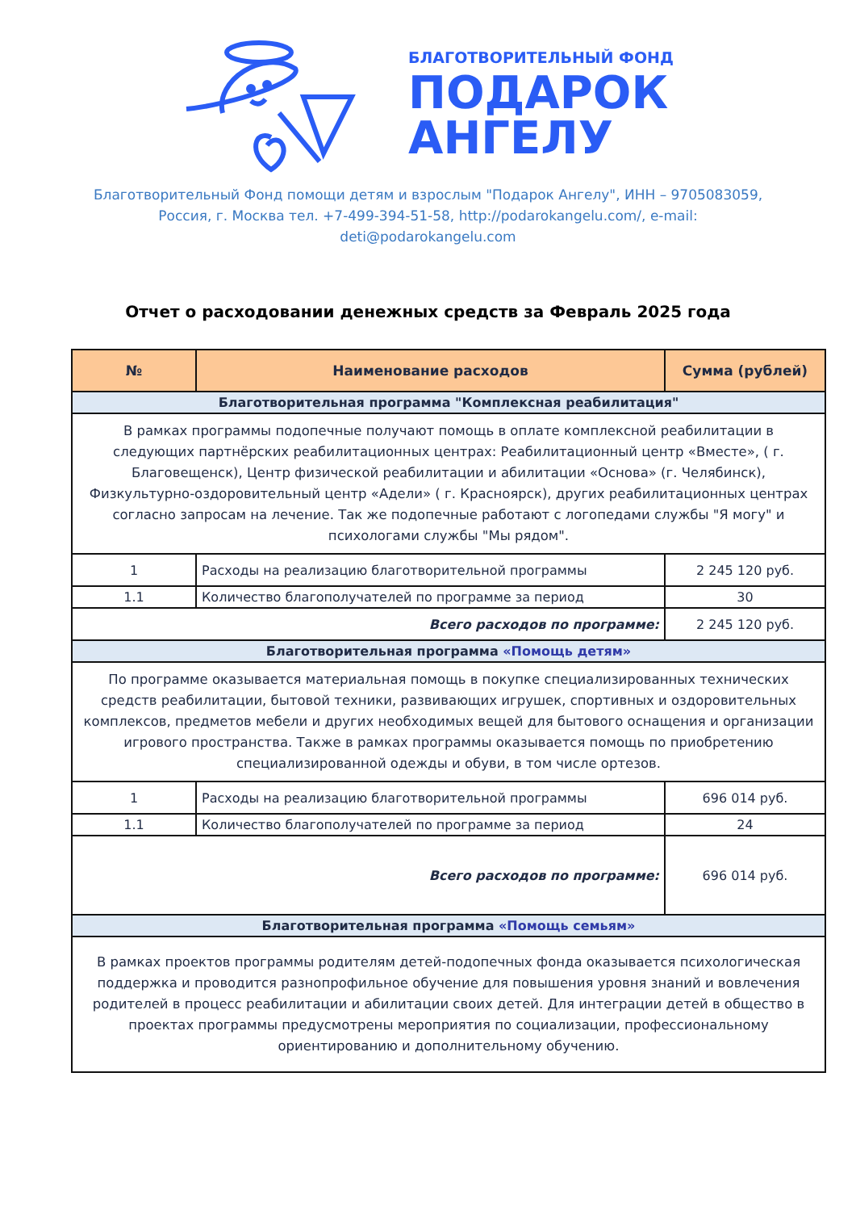БЛАГОТВОРИТЕЛЬНЫЙ ФОНД
ПОДАРОК
АНГЕЛУ
Благотворительный Фонд помощи детям и взрослым "Подарок Ангелу", ИНН – 9705083059,
Россия, г. Москва тел. +7-499-394-51-58, http://podarokangelu.com/, e-mail:
deti@podarokangelu.com
Отчет о расходовании денежных средств за Февраль 2025 года
| № | Наименование расходов | Сумма (рублей) |
| --- | --- | --- |
| Благотворительная программа "Комплексная реабилитация" | | |
| В рамках программы подопечные получают помощь в оплате комплексной реабилитации в следующих партнёрских реабилитационных центрах: Реабилитационный центр «Вместе», ( г. Благовещенск), Центр физической реабилитации и абилитации «Основа» (г. Челябинск), Физкультурно-оздоровительный центр «Адели» ( г. Красноярск), других реабилитационных центрах согласно запросам на лечение. Так же подопечные работают с логопедами службы "Я могу" и психологами службы "Мы рядом". | | |
| 1 | Расходы на реализацию благотворительной программы | 2 245 120 руб. |
| 1.1 | Количество благополучателей по программе за период | 30 |
| Всего расходов по программе: | | 2 245 120 руб. |
| Благотворительная программа «Помощь детям» | | |
| По программе оказывается материальная помощь в покупке специализированных технических средств реабилитации, бытовой техники, развивающих игрушек, спортивных и оздоровительных комплексов, предметов мебели и других необходимых вещей для бытового оснащения и организации игрового пространства. Также в рамках программы оказывается помощь по приобретению специализированной одежды и обуви, в том числе ортезов. | | |
| 1 | Расходы на реализацию благотворительной программы | 696 014 руб. |
| 1.1 | Количество благополучателей по программе за период | 24 |
| Всего расходов по программе: | | 696 014 руб. |
| Благотворительная программа «Помощь семьям» | | |
| В рамках проектов программы родителям детей-подопечных фонда оказывается психологическая поддержка и проводится разнопрофильное обучение для повышения уровня знаний и вовлечения родителей в процесс реабилитации и абилитации своих детей. Для интеграции детей в общество в проектах программы предусмотрены мероприятия по социализации, профессиональному ориентированию и дополнительному обучению. | | |